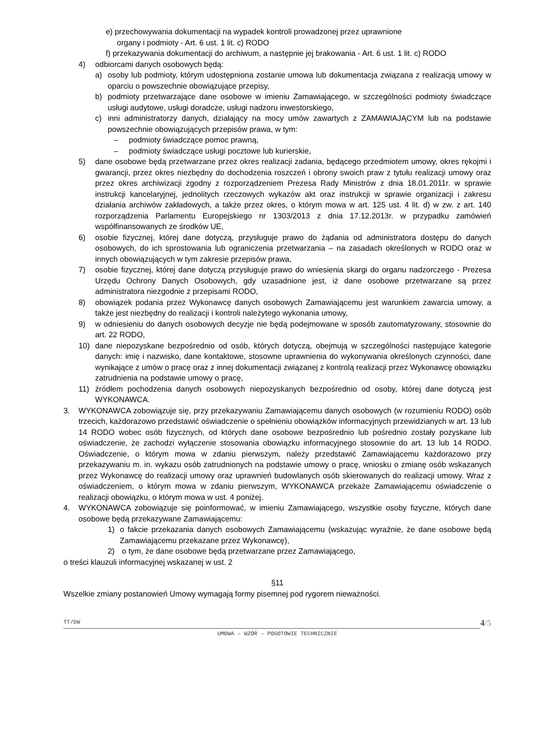e) przechowywania dokumentacji na wypadek kontroli prowadzonej przez uprawnione
organy i podmioty - Art. 6 ust. 1 lit. c) RODO
f) przekazywania dokumentacji do archiwum, a następnie jej brakowania - Art. 6 ust. 1 lit. c) RODO
4) odbiorcami danych osobowych będą:
a) osoby lub podmioty, którym udostępniona zostanie umowa lub dokumentacja związana z realizacją umowy w oparciu o powszechnie obowiązujące przepisy,
b) podmioty przetwarzające dane osobowe w imieniu Zamawiającego, w szczególności podmioty świadczące usługi audytowe, usługi doradcze, usługi nadzoru inwestorskiego,
c) inni administratorzy danych, działający na mocy umów zawartych z ZAMAWIAJĄCYM lub na podstawie powszechnie obowiązujących przepisów prawa, w tym:
– podmioty świadczące pomoc prawną,
– podmioty świadczące usługi pocztowe lub kurierskie,
5) dane osobowe będą przetwarzane przez okres realizacji zadania, będącego przedmiotem umowy, okres rękojmi i gwarancji, przez okres niezbędny do dochodzenia roszczeń i obrony swoich praw z tytułu realizacji umowy oraz przez okres archiwizacji zgodny z rozporządzeniem Prezesa Rady Ministrów z dnia 18.01.2011r. w sprawie instrukcji kancelaryjnej, jednolitych rzeczowych wykazów akt oraz instrukcji w sprawie organizacji i zakresu działania archiwów zakładowych, a także przez okres, o którym mowa w art. 125 ust. 4 lit. d) w zw. z art. 140 rozporządzenia Parlamentu Europejskiego nr 1303/2013 z dnia 17.12.2013r. w przypadku zamówień współfinansowanych ze środków UE,
6) osobie fizycznej, której dane dotyczą, przysługuje prawo do żądania od administratora dostępu do danych osobowych, do ich sprostowania lub ograniczenia przetwarzania – na zasadach określonych w RODO oraz w innych obowiązujących w tym zakresie przepisów prawa,
7) osobie fizycznej, której dane dotyczą przysługuje prawo do wniesienia skargi do organu nadzorczego - Prezesa Urzędu Ochrony Danych Osobowych, gdy uzasadnione jest, iż dane osobowe przetwarzane są przez administratora niezgodnie z przepisami RODO,
8) obowiązek podania przez Wykonawcę danych osobowych Zamawiającemu jest warunkiem zawarcia umowy, a także jest niezbędny do realizacji i kontroli należytego wykonania umowy,
9) w odniesieniu do danych osobowych decyzje nie będą podejmowane w sposób zautomatyzowany, stosownie do art. 22 RODO,
10) dane niepozyskane bezpośrednio od osób, których dotyczą, obejmują w szczególności następujące kategorie danych: imię i nazwisko, dane kontaktowe, stosowne uprawnienia do wykonywania określonych czynności, dane wynikające z umów o pracę oraz z innej dokumentacji związanej z kontrolą realizacji przez Wykonawcę obowiązku zatrudnienia na podstawie umowy o pracę,
11) źródłem pochodzenia danych osobowych niepozyskanych bezpośrednio od osoby, której dane dotyczą jest WYKONAWCA.
3. WYKONAWCA zobowiązuje się, przy przekazywaniu Zamawiającemu danych osobowych (w rozumieniu RODO) osób trzecich, każdorazowo przedstawić oświadczenie o spełnieniu obowiązków informacyjnych przewidzianych w art. 13 lub 14 RODO wobec osób fizycznych, od których dane osobowe bezpośrednio lub pośrednio zostały pozyskane lub oświadczenie, że zachodzi wyłączenie stosowania obowiązku informacyjnego stosownie do art. 13 lub 14 RODO. Oświadczenie, o którym mowa w zdaniu pierwszym, należy przedstawić Zamawiającemu każdorazowo przy przekazywaniu m. in. wykazu osób zatrudnionych na podstawie umowy o pracę, wniosku o zmianę osób wskazanych przez Wykonawcę do realizacji umowy oraz uprawnień budowlanych osób skierowanych do realizacji umowy. Wraz z oświadczeniem, o którym mowa w zdaniu pierwszym, WYKONAWCA przekaże Zamawiającemu oświadczenie o realizacji obowiązku, o którym mowa w ust. 4 poniżej.
4. WYKONAWCA zobowiązuje się poinformować, w imieniu Zamawiającego, wszystkie osoby fizyczne, których dane osobowe będą przekazywane Zamawiającemu:
1) o fakcie przekazania danych osobowych Zamawiającemu (wskazując wyraźnie, że dane osobowe będą Zamawiającemu przekazane przez Wykonawcę),
2) o tym, że dane osobowe będą przetwarzane przez Zamawiającego,
o treści klauzuli informacyjnej wskazanej w ust. 2
§11
Wszelkie zmiany postanowień Umowy wymagają formy pisemnej pod rygorem nieważności.
TT/DW 4/5
UMOWA – WZÓR – POGOTOWIE TECHNICZNIE